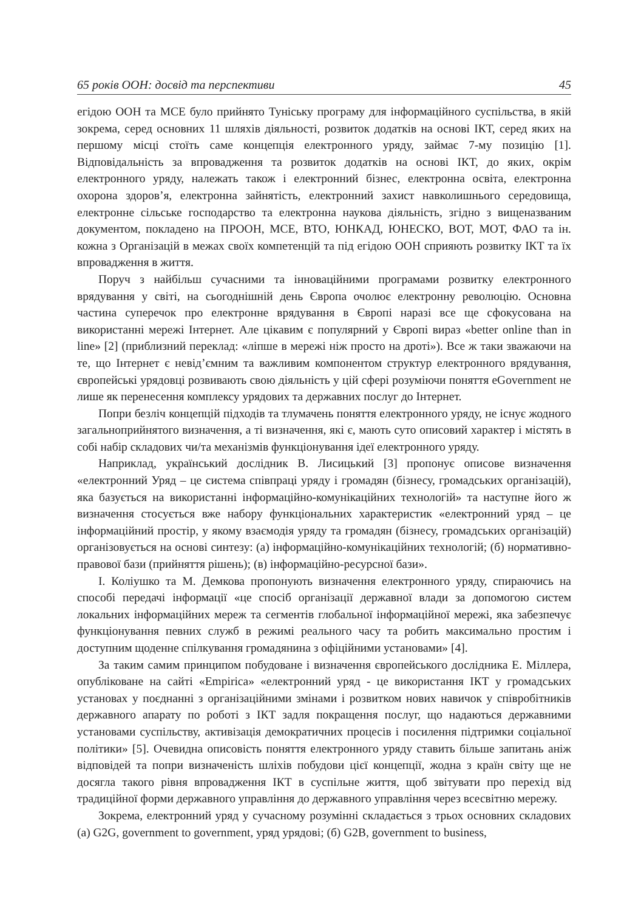65 років ООН: досвід та перспективи 45
егідою ООН та МСЕ було прийнято Туніську програму для інформаційного суспільства, в якій зокрема, серед основних 11 шляхів діяльності, розвиток додатків на основі ІКТ, серед яких на першому місці стоїть саме концепція електронного уряду, займає 7-му позицію [1]. Відповідальність за впровадження та розвиток додатків на основі ІКТ, до яких, окрім електронного уряду, належать також і електронний бізнес, електронна освіта, електронна охорона здоров’я, електронна зайнятість, електронний захист навколишнього середовища, електронне сільське господарство та електронна наукова діяльність, згідно з вищеназваним документом, покладено на ПРООН, МСЕ, ВТО, ЮНКАД, ЮНЕСКО, ВОТ, МОТ, ФАО та ін. кожна з Організацій в межах своїх компетенцій та під егідою ООН сприяють розвитку ІКТ та їх впровадження в життя.
Поруч з найбільш сучасними та інноваційними програмами розвитку електронного врядування у світі, на сьогоднішній день Європа очолює електронну революцію. Основна частина суперечок про електронне врядування в Європі наразі все ще сфокусована на використанні мережі Інтернет. Але цікавим є популярний у Європі вираз «better online than in line» [2] (приблизний переклад: «ліпше в мережі ніж просто на дроті»). Все ж таки зважаючи на те, що Інтернет є невід’ємним та важливим компонентом структур електронного врядування, європейські урядовці розвивають свою діяльність у цій сфері розуміючи поняття eGovernment не лише як перенесення комплексу урядових та державних послуг до Інтернет.
Попри безліч концепцій підходів та тлумачень поняття електронного уряду, не існує жодного загальноприйнятого визначення, а ті визначення, які є, мають суто описовий характер і містять в собі набір складових чи/та механізмів функціонування ідеї електронного уряду.
Наприклад, український дослідник В. Лисицький [3] пропонує описове визначення «електронний Уряд – це система співпраці уряду і громадян (бізнесу, громадських організацій), яка базується на використанні інформаційно-комунікаційних технологій» та наступне його ж визначення стосується вже набору функціональних характеристик «електронний уряд – це інформаційний простір, у якому взаємодія уряду та громадян (бізнесу, громадських організацій) організовується на основі синтезу: (а) інформаційно-комунікаційних технологій; (б) нормативно-правової бази (прийняття рішень); (в) інформаційно-ресурсної бази».
І. Коліушко та М. Демкова пропонують визначення електронного уряду, спираючись на способі передачі інформації «це спосіб організації державної влади за допомогою систем локальних інформаційних мереж та сегментів глобальної інформаційної мережі, яка забезпечує функціонування певних служб в режимі реального часу та робить максимально простим і доступним щоденне спілкування громадянина з офіційними установами» [4].
За таким самим принципом побудоване і визначення європейського дослідника Е. Міллера, опубліковане на сайті «Empirica» «електронний уряд - це використання ІКТ у громадських установах у поєднанні з організаційними змінами і розвитком нових навичок у співробітників державного апарату по роботі з ІКТ задля покращення послуг, що надаються державними установами суспільству, активізація демократичних процесів і посилення підтримки соціальної політики» [5]. Очевидна описовість поняття електронного уряду ставить більше запитань аніж відповідей та попри визначеність шліхів побудови цієї концепції, жодна з країн світу ще не досягла такого рівня впровадження ІКТ в суспільне життя, щоб звітувати про перехід від традиційної форми державного управління до державного управління через всесвітню мережу.
Зокрема, електронний уряд у сучасному розумінні складається з трьох основних складових (а) G2G, government to government, уряд урядові; (б) G2B, government to business,